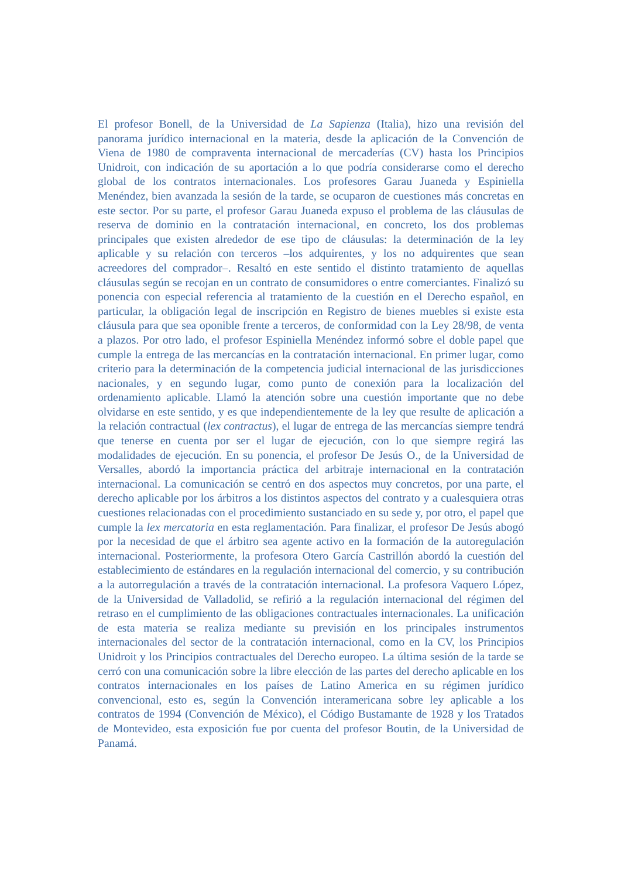El profesor Bonell, de la Universidad de La Sapienza (Italia), hizo una revisión del panorama jurídico internacional en la materia, desde la aplicación de la Convención de Viena de 1980 de compraventa internacional de mercaderías (CV) hasta los Principios Unidroit, con indicación de su aportación a lo que podría considerarse como el derecho global de los contratos internacionales. Los profesores Garau Juaneda y Espiniella Menéndez, bien avanzada la sesión de la tarde, se ocuparon de cuestiones más concretas en este sector. Por su parte, el profesor Garau Juaneda expuso el problema de las cláusulas de reserva de dominio en la contratación internacional, en concreto, los dos problemas principales que existen alrededor de ese tipo de cláusulas: la determinación de la ley aplicable y su relación con terceros –los adquirentes, y los no adquirentes que sean acreedores del comprador–. Resaltó en este sentido el distinto tratamiento de aquellas cláusulas según se recojan en un contrato de consumidores o entre comerciantes. Finalizó su ponencia con especial referencia al tratamiento de la cuestión en el Derecho español, en particular, la obligación legal de inscripción en Registro de bienes muebles si existe esta cláusula para que sea oponible frente a terceros, de conformidad con la Ley 28/98, de venta a plazos. Por otro lado, el profesor Espiniella Menéndez informó sobre el doble papel que cumple la entrega de las mercancías en la contratación internacional. En primer lugar, como criterio para la determinación de la competencia judicial internacional de las jurisdicciones nacionales, y en segundo lugar, como punto de conexión para la localización del ordenamiento aplicable. Llamó la atención sobre una cuestión importante que no debe olvidarse en este sentido, y es que independientemente de la ley que resulte de aplicación a la relación contractual (lex contractus), el lugar de entrega de las mercancías siempre tendrá que tenerse en cuenta por ser el lugar de ejecución, con lo que siempre regirá las modalidades de ejecución. En su ponencia, el profesor De Jesús O., de la Universidad de Versalles, abordó la importancia práctica del arbitraje internacional en la contratación internacional. La comunicación se centró en dos aspectos muy concretos, por una parte, el derecho aplicable por los árbitros a los distintos aspectos del contrato y a cualesquiera otras cuestiones relacionadas con el procedimiento sustanciado en su sede y, por otro, el papel que cumple la lex mercatoria en esta reglamentación. Para finalizar, el profesor De Jesús abogó por la necesidad de que el árbitro sea agente activo en la formación de la autoregulación internacional. Posteriormente, la profesora Otero García Castrillón abordó la cuestión del establecimiento de estándares en la regulación internacional del comercio, y su contribución a la autorregulación a través de la contratación internacional. La profesora Vaquero López, de la Universidad de Valladolid, se refirió a la regulación internacional del régimen del retraso en el cumplimiento de las obligaciones contractuales internacionales. La unificación de esta materia se realiza mediante su previsión en los principales instrumentos internacionales del sector de la contratación internacional, como en la CV, los Principios Unidroit y los Principios contractuales del Derecho europeo. La última sesión de la tarde se cerró con una comunicación sobre la libre elección de las partes del derecho aplicable en los contratos internacionales en los países de Latino America en su régimen jurídico convencional, esto es, según la Convención interamericana sobre ley aplicable a los contratos de 1994 (Convención de México), el Código Bustamante de 1928 y los Tratados de Montevideo, esta exposición fue por cuenta del profesor Boutin, de la Universidad de Panamá.